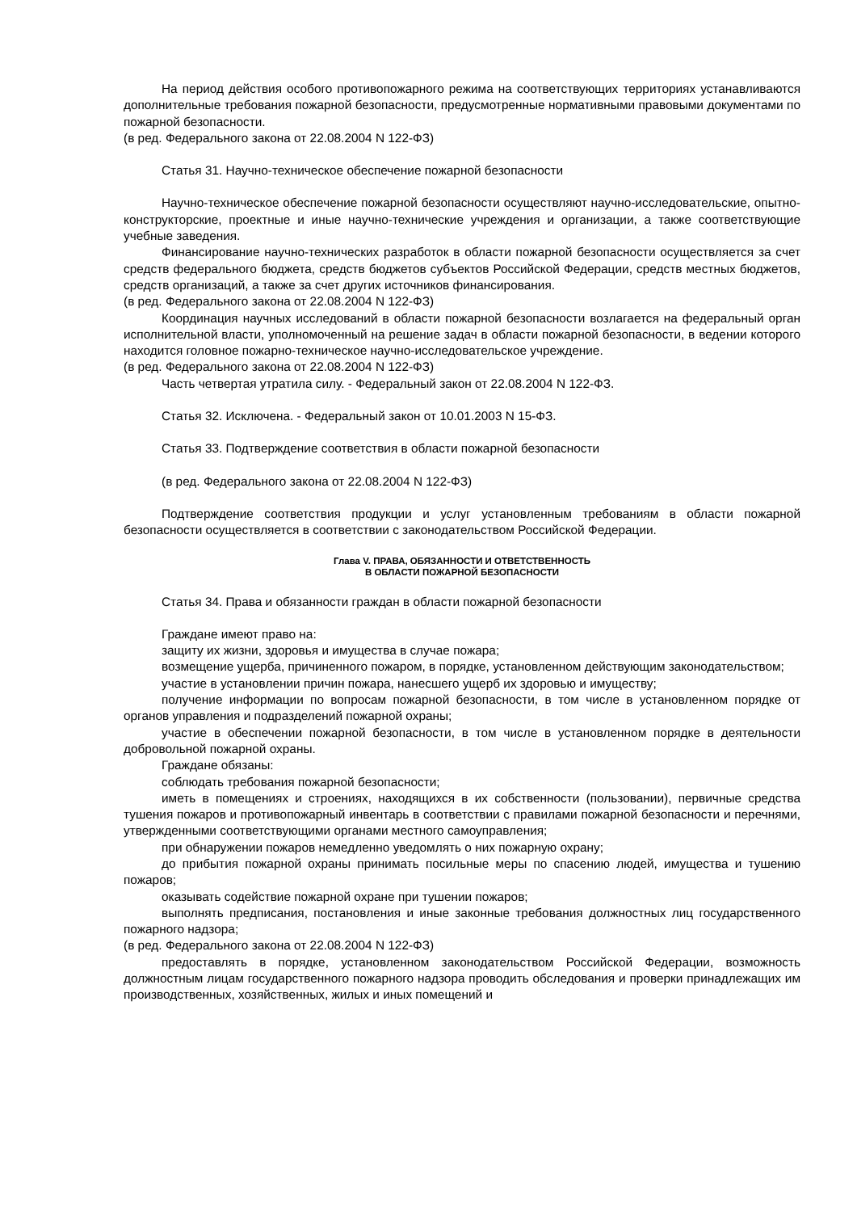На период действия особого противопожарного режима на соответствующих территориях устанавливаются дополнительные требования пожарной безопасности, предусмотренные нормативными правовыми документами по пожарной безопасности.
(в ред. Федерального закона от 22.08.2004 N 122-ФЗ)
Статья 31. Научно-техническое обеспечение пожарной безопасности
Научно-техническое обеспечение пожарной безопасности осуществляют научно-исследовательские, опытно-конструкторские, проектные и иные научно-технические учреждения и организации, а также соответствующие учебные заведения.
Финансирование научно-технических разработок в области пожарной безопасности осуществляется за счет средств федерального бюджета, средств бюджетов субъектов Российской Федерации, средств местных бюджетов, средств организаций, а также за счет других источников финансирования.
(в ред. Федерального закона от 22.08.2004 N 122-ФЗ)
Координация научных исследований в области пожарной безопасности возлагается на федеральный орган исполнительной власти, уполномоченный на решение задач в области пожарной безопасности, в ведении которого находится головное пожарно-техническое научно-исследовательское учреждение.
(в ред. Федерального закона от 22.08.2004 N 122-ФЗ)
Часть четвертая утратила силу. - Федеральный закон от 22.08.2004 N 122-ФЗ.
Статья 32. Исключена. - Федеральный закон от 10.01.2003 N 15-ФЗ.
Статья 33. Подтверждение соответствия в области пожарной безопасности
(в ред. Федерального закона от 22.08.2004 N 122-ФЗ)
Подтверждение соответствия продукции и услуг установленным требованиям в области пожарной безопасности осуществляется в соответствии с законодательством Российской Федерации.
Глава V. ПРАВА, ОБЯЗАННОСТИ И ОТВЕТСТВЕННОСТЬ
В ОБЛАСТИ ПОЖАРНОЙ БЕЗОПАСНОСТИ
Статья 34. Права и обязанности граждан в области пожарной безопасности
Граждане имеют право на:
защиту их жизни, здоровья и имущества в случае пожара;
возмещение ущерба, причиненного пожаром, в порядке, установленном действующим законодательством;
участие в установлении причин пожара, нанесшего ущерб их здоровью и имуществу;
получение информации по вопросам пожарной безопасности, в том числе в установленном порядке от органов управления и подразделений пожарной охраны;
участие в обеспечении пожарной безопасности, в том числе в установленном порядке в деятельности добровольной пожарной охраны.
Граждане обязаны:
соблюдать требования пожарной безопасности;
иметь в помещениях и строениях, находящихся в их собственности (пользовании), первичные средства тушения пожаров и противопожарный инвентарь в соответствии с правилами пожарной безопасности и перечнями, утвержденными соответствующими органами местного самоуправления;
при обнаружении пожаров немедленно уведомлять о них пожарную охрану;
до прибытия пожарной охраны принимать посильные меры по спасению людей, имущества и тушению пожаров;
оказывать содействие пожарной охране при тушении пожаров;
выполнять предписания, постановления и иные законные требования должностных лиц государственного пожарного надзора;
(в ред. Федерального закона от 22.08.2004 N 122-ФЗ)
предоставлять в порядке, установленном законодательством Российской Федерации, возможность должностным лицам государственного пожарного надзора проводить обследования и проверки принадлежащих им производственных, хозяйственных, жилых и иных помещений и